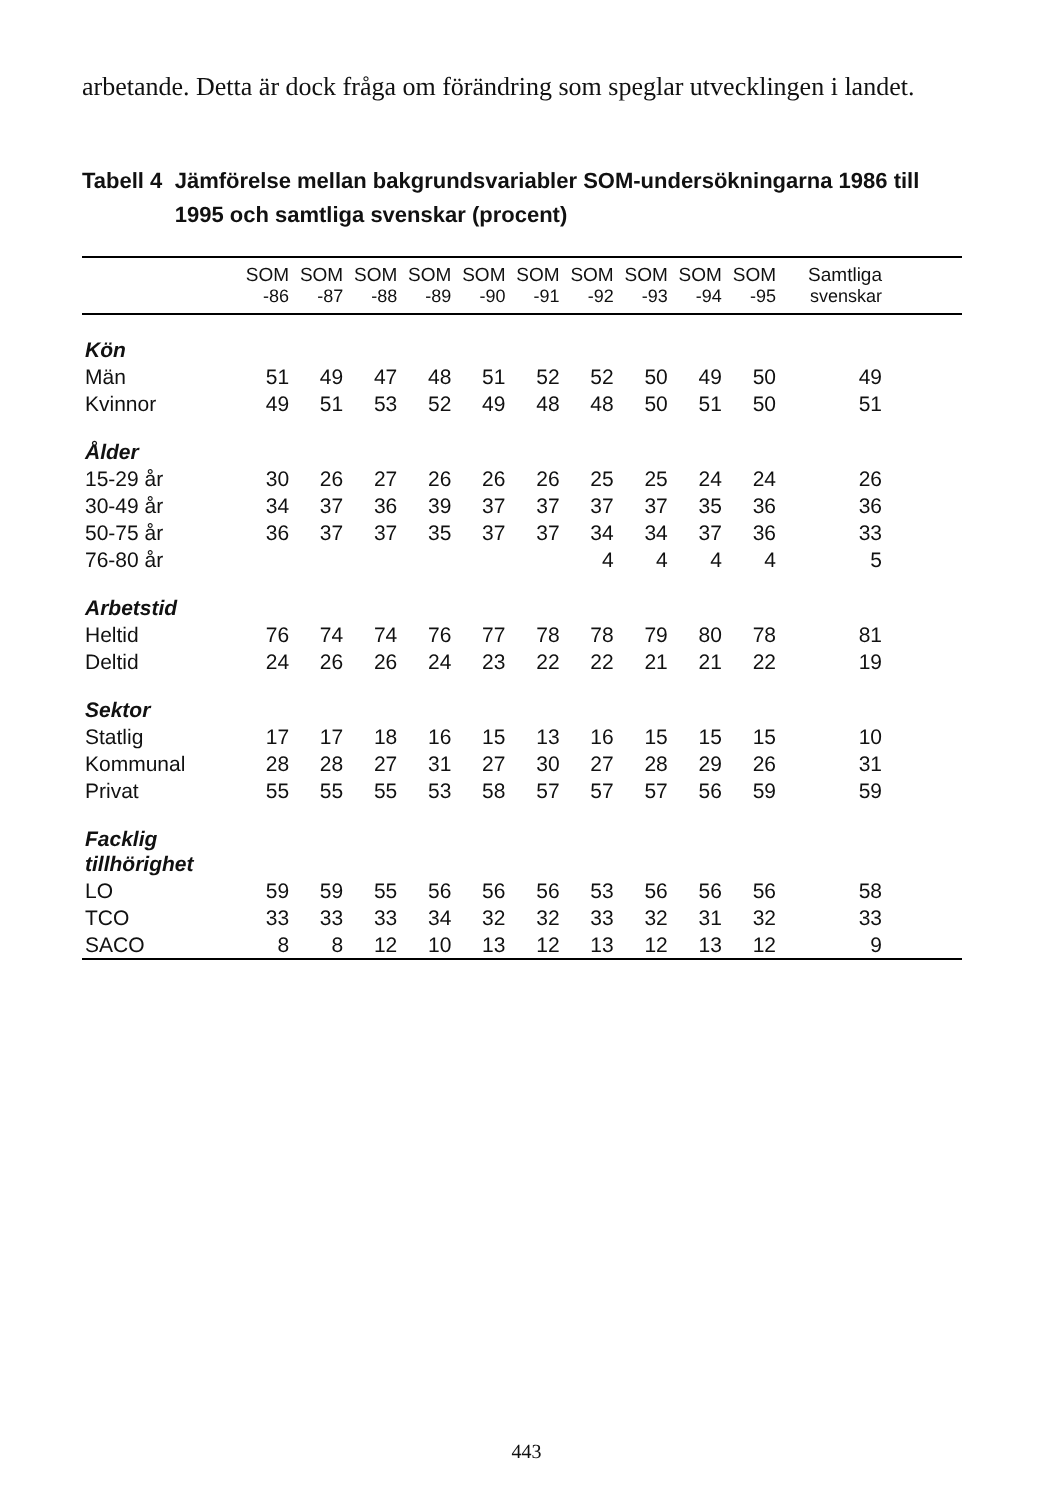arbetande. Detta är dock fråga om förändring som speglar utvecklingen i landet.
Tabell 4 Jämförelse mellan bakgrundsvariabler SOM-undersökningarna 1986 till 1995 och samtliga svenskar (procent)
| | SOM | SOM | SOM | SOM | SOM | SOM | SOM | SOM | SOM | SOM | Samtliga |
| --- | --- | --- | --- | --- | --- | --- | --- | --- | --- | --- | --- |
| | -86 | -87 | -88 | -89 | -90 | -91 | -92 | -93 | -94 | -95 | svenskar |
| Kön | | | | | | | | | | | |
| Män | 51 | 49 | 47 | 48 | 51 | 52 | 52 | 50 | 49 | 50 | 49 |
| Kvinnor | 49 | 51 | 53 | 52 | 49 | 48 | 48 | 50 | 51 | 50 | 51 |
| Ålder | | | | | | | | | | | |
| 15-29 år | 30 | 26 | 27 | 26 | 26 | 26 | 25 | 25 | 24 | 24 | 26 |
| 30-49 år | 34 | 37 | 36 | 39 | 37 | 37 | 37 | 37 | 35 | 36 | 36 |
| 50-75 år | 36 | 37 | 37 | 35 | 37 | 37 | 34 | 34 | 37 | 36 | 33 |
| 76-80 år | | | | | | | 4 | 4 | 4 | 4 | 5 |
| Arbetstid | | | | | | | | | | | |
| Heltid | 76 | 74 | 74 | 76 | 77 | 78 | 78 | 79 | 80 | 78 | 81 |
| Deltid | 24 | 26 | 26 | 24 | 23 | 22 | 22 | 21 | 21 | 22 | 19 |
| Sektor | | | | | | | | | | | |
| Statlig | 17 | 17 | 18 | 16 | 15 | 13 | 16 | 15 | 15 | 15 | 10 |
| Kommunal | 28 | 28 | 27 | 31 | 27 | 30 | 27 | 28 | 29 | 26 | 31 |
| Privat | 55 | 55 | 55 | 53 | 58 | 57 | 57 | 57 | 56 | 59 | 59 |
| Facklig tillhörighet | | | | | | | | | | | |
| LO | 59 | 59 | 55 | 56 | 56 | 56 | 53 | 56 | 56 | 56 | 58 |
| TCO | 33 | 33 | 33 | 34 | 32 | 32 | 33 | 32 | 31 | 32 | 33 |
| SACO | 8 | 8 | 12 | 10 | 13 | 12 | 13 | 12 | 13 | 12 | 9 |
443